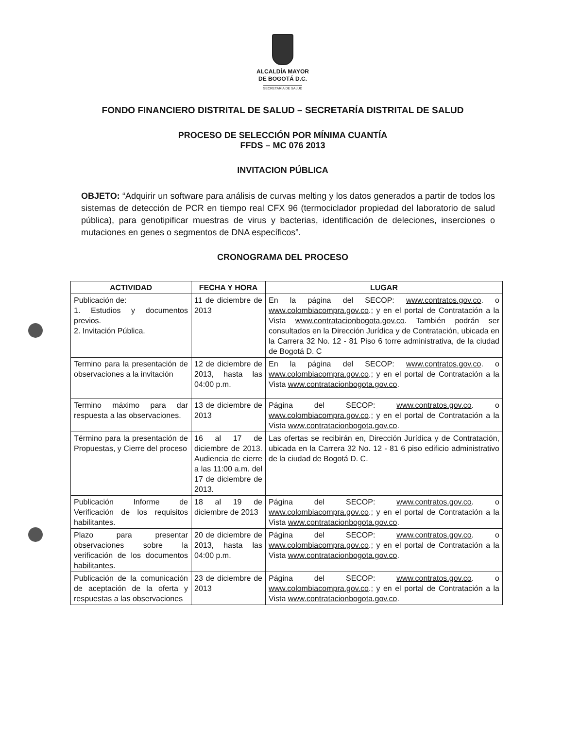ALCALDÍA MAYOR
DE BOGOTÁ D.C.
SECRETARÍA DE SALUD
FONDO FINANCIERO DISTRITAL DE SALUD – SECRETARÍA DISTRITAL DE SALUD
PROCESO DE SELECCIÓN POR MÍNIMA CUANTÍA
FFDS – MC 076 2013
INVITACION PÚBLICA
OBJETO: “Adquirir un software para análisis de curvas melting y los datos generados a partir de todos los sistemas de detección de PCR en tiempo real CFX 96 (termociclador propiedad del laboratorio de salud pública), para genotipificar muestras de virus y bacterias, identificación de deleciones, inserciones o mutaciones en genes o segmentos de DNA específicos”.
CRONOGRAMA DEL PROCESO
| ACTIVIDAD | FECHA Y HORA | LUGAR |
| --- | --- | --- |
| Publicación de: 1. Estudios y documentos previos. 2. Invitación Pública. | 11 de diciembre de 2013 | En la página del SECOP: www.contratos.gov.co . o www.colombiacompra.gov.co .; y en el portal de Contratación a la Vista www.contratacionbogota.gov.co . También podrán ser consultados en la Dirección Jurídica y de Contratación, ubicada en la Carrera 32 No. 12 - 81 Piso 6 torre administrativa, de la ciudad de Bogotá D. C |
| Termino para la presentación de observaciones a la invitación | 12 de diciembre de 2013, hasta las 04:00 p.m. | En la página del SECOP: www.contratos.gov.co . o www.colombiacompra.gov.co .; y en el portal de Contratación a la Vista www.contratacionbogota.gov.co . |
| Termino máximo para dar respuesta a las observaciones. | 13 de diciembre de 2013 | Página del SECOP: www.contratos.gov.co . o www.colombiacompra.gov.co .; y en el portal de Contratación a la Vista www.contratacionbogota.gov.co . |
| Término para la presentación de Propuestas, y Cierre del proceso | 16 al 17 de diciembre de 2013. Audiencia de cierre a las 11:00 a.m. del 17 de diciembre de 2013. | Las ofertas se recibirán en, Dirección Jurídica y de Contratación, ubicada en la Carrera 32 No. 12 - 81 6 piso edificio administrativo de la ciudad de Bogotá D. C. |
| Publicación Informe de Verificación de los requisitos habilitantes. | 18 al 19 de diciembre de 2013 | Página del SECOP: www.contratos.gov.co . o www.colombiacompra.gov.co .; y en el portal de Contratación a la Vista www.contratacionbogota.gov.co . |
| Plazo para presentar observaciones sobre la verificación de los documentos habilitantes. | 20 de diciembre de 2013, hasta las 04:00 p.m. | Página del SECOP: www.contratos.gov.co . o www.colombiacompra.gov.co .; y en el portal de Contratación a la Vista www.contratacionbogota.gov.co . |
| Publicación de la comunicación de aceptación de la oferta y respuestas a las observaciones | 23 de diciembre de 2013 | Página del SECOP: www.contratos.gov.co . o www.colombiacompra.gov.co .; y en el portal de Contratación a la Vista www.contratacionbogota.gov.co . |